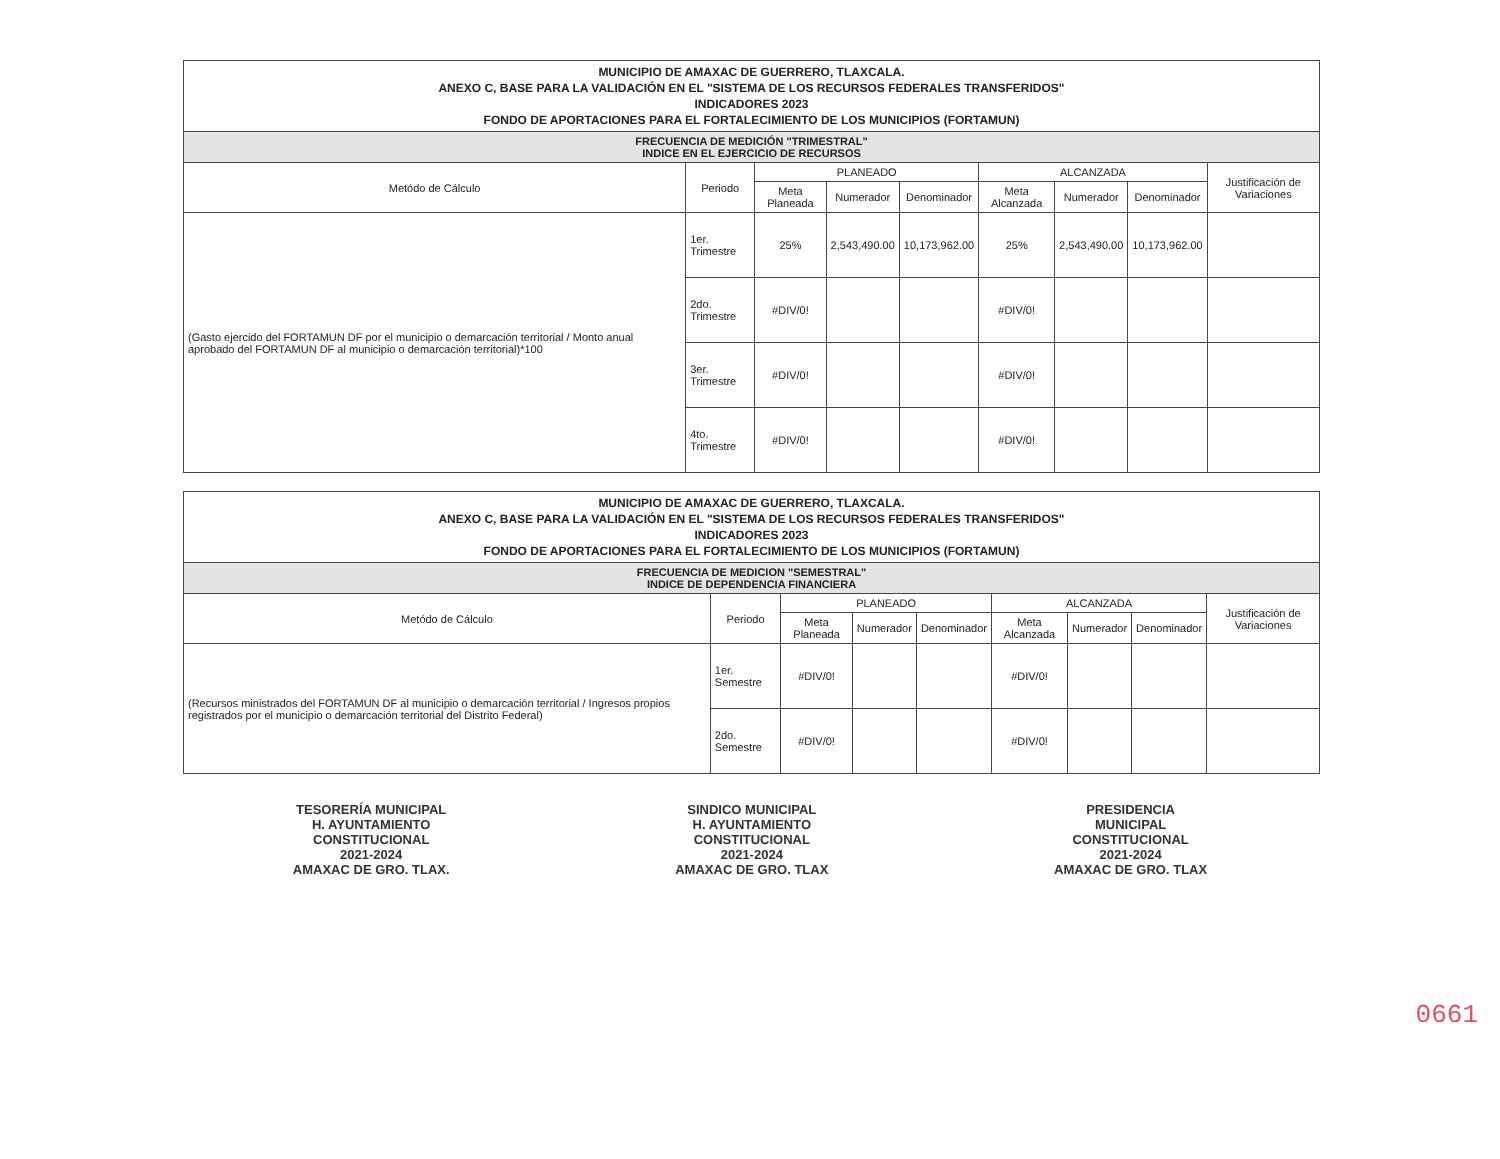| MUNICIPIO DE AMAXAC DE GUERRERO, TLAXCALA. ANEXO C, BASE PARA LA VALIDACIÓN EN EL "SISTEMA DE LOS RECURSOS FEDERALES TRANSFERIDOS" INDICADORES 2023 FONDO DE APORTACIONES PARA EL FORTALECIMIENTO DE LOS MUNICIPIOS (FORTAMUN) | | | | | | | | |
| FRECUENCIA DE MEDICIÓN "TRIMESTRAL" INDICE EN EL EJERCICIO DE RECURSOS | | | | | | | | |
| Metódo de Cálculo | Periodo | PLANEADO | | | ALCANZADA | | | Justificación de Variaciones |
| | | Meta Planeada | Numerador | Denominador | Meta Alcanzada | Numerador | Denominador | |
| (Gasto ejercido del FORTAMUN DF por el municipio o demarcación territorial / Monto anual aprobado del FORTAMUN DF al municipio o demarcación territorial)*100 | 1er. Trimestre | 25% | 2,543,490.00 | 10,173,962.00 | 25% | 2,543,490.00 | 10,173,962.00 | |
| | 2do. Trimestre | #DIV/0! | | | #DIV/0! | | | |
| | 3er. Trimestre | #DIV/0! | | | #DIV/0! | | | |
| | 4to. Trimestre | #DIV/0! | | | #DIV/0! | | | |
| MUNICIPIO DE AMAXAC DE GUERRERO, TLAXCALA. ANEXO C, BASE PARA LA VALIDACIÓN EN EL "SISTEMA DE LOS RECURSOS FEDERALES TRANSFERIDOS" INDICADORES 2023 FONDO DE APORTACIONES PARA EL FORTALECIMIENTO DE LOS MUNICIPIOS (FORTAMUN) | | | | | | | | |
| FRECUENCIA DE MEDICION "SEMESTRAL" INDICE DE DEPENDENCIA FINANCIERA | | | | | | | | |
| Metódo de Cálculo | Periodo | PLANEADO | | | ALCANZADA | | | Justificación de Variaciones |
| | | Meta Planeada | Numerador | Denominador | Meta Alcanzada | Numerador | Denominador | |
| (Recursos ministrados del FORTAMUN DF al municipio o demarcación territorial / Ingresos propios registrados por el municipio o demarcación territorial del Distrito Federal) | 1er. Semestre | #DIV/0! | | | #DIV/0! | | | |
| | 2do. Semestre | #DIV/0! | | | #DIV/0! | | | |
TESORERÍA MUNICIPAL
H. AYUNTAMIENTO
CONSTITUCIONAL
2021-2024
AMAXAC DE GRO. TLAX.
SINDICO MUNICIPAL
H. AYUNTAMIENTO
CONSTITUCIONAL
2021-2024
AMAXAC DE GRO. TLAX
PRESIDENCIA
MUNICIPAL
CONSTITUCIONAL
2021-2024
AMAXAC DE GRO. TLAX
0661